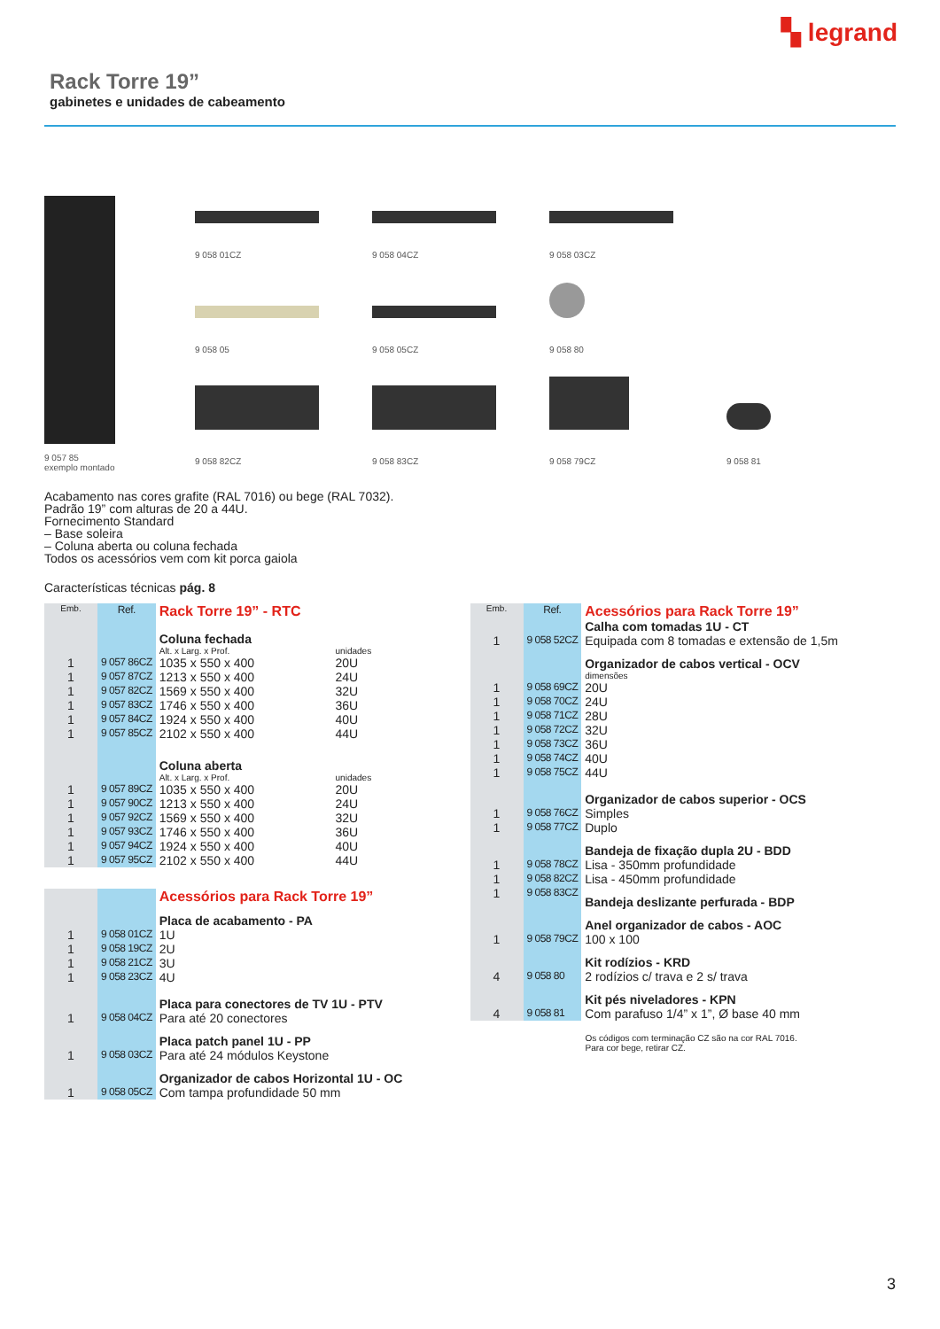▚ legrand
Rack Torre 19”
gabinetes e unidades de cabeamento
9 057 85
exemplo montado
9 058 01CZ
9 058 04CZ
9 058 03CZ
9 058 05
9 058 05CZ
9 058 80
9 058 82CZ
9 058 83CZ
9 058 79CZ
9 058 81
Acabamento nas cores grafite (RAL 7016) ou bege (RAL 7032).
Padrão 19” com alturas de 20 a 44U.
Fornecimento Standard
– Base soleira
– Coluna aberta ou coluna fechada
Todos os acessórios vem com kit porca gaiola
Características técnicas pág. 8
| Emb. | Ref. | Rack Torre 19” - RTC | |
| | | Coluna fechada | |
| | | Alt. x Larg. x Prof. | unidades |
| 1 | 9 057 86CZ | 1035 x 550 x 400 | 20U |
| 1 | 9 057 87CZ | 1213 x 550 x 400 | 24U |
| 1 | 9 057 82CZ | 1569 x 550 x 400 | 32U |
| 1 | 9 057 83CZ | 1746 x 550 x 400 | 36U |
| 1 | 9 057 84CZ | 1924 x 550 x 400 | 40U |
| 1 | 9 057 85CZ | 2102 x 550 x 400 | 44U |
| | | Coluna aberta | |
| | | Alt. x Larg. x Prof. | unidades |
| 1 | 9 057 89CZ | 1035 x 550 x 400 | 20U |
| 1 | 9 057 90CZ | 1213 x 550 x 400 | 24U |
| 1 | 9 057 92CZ | 1569 x 550 x 400 | 32U |
| 1 | 9 057 93CZ | 1746 x 550 x 400 | 36U |
| 1 | 9 057 94CZ | 1924 x 550 x 400 | 40U |
| 1 | 9 057 95CZ | 2102 x 550 x 400 | 44U |
| | | Acessórios para Rack Torre 19” | |
| | | Placa de acabamento - PA | |
| 1 | 9 058 01CZ | 1U | |
| 1 | 9 058 19CZ | 2U | |
| 1 | 9 058 21CZ | 3U | |
| 1 | 9 058 23CZ | 4U | |
| | | Placa para conectores de TV 1U - PTV | |
| 1 | 9 058 04CZ | Para até 20 conectores | |
| | | Placa patch panel 1U - PP | |
| 1 | 9 058 03CZ | Para até 24 módulos Keystone | |
| | | Organizador de cabos Horizontal 1U - OC | |
| 1 | 9 058 05CZ | Com tampa profundidade 50 mm | |
| Emb. | Ref. | Acessórios para Rack Torre 19” |
| | | Calha com tomadas 1U - CT |
| 1 | 9 058 52CZ | Equipada com 8 tomadas e extensão de 1,5m |
| | | Organizador de cabos vertical - OCV |
| | | dimensões |
| 1 | 9 058 69CZ | 20U |
| 1 | 9 058 70CZ | 24U |
| 1 | 9 058 71CZ | 28U |
| 1 | 9 058 72CZ | 32U |
| 1 | 9 058 73CZ | 36U |
| 1 | 9 058 74CZ | 40U |
| 1 | 9 058 75CZ | 44U |
| | | Organizador de cabos superior - OCS |
| 1 | 9 058 76CZ | Simples |
| 1 | 9 058 77CZ | Duplo |
| | | Bandeja de fixação dupla 2U - BDD |
| 1 | 9 058 78CZ | Lisa - 350mm profundidade |
| 1 | 9 058 82CZ | Lisa - 450mm profundidade |
| 1 | 9 058 83CZ | Bandeja deslizante perfurada - BDP |
| | | Anel organizador de cabos - AOC |
| 1 | 9 058 79CZ | 100 x 100 |
| | | Kit rodízios - KRD |
| 4 | 9 058 80 | 2 rodízios c/ trava e 2 s/ trava |
| | | Kit pés niveladores - KPN |
| 4 | 9 058 81 | Com parafuso 1/4” x 1”, Ø base 40 mm |
Os códigos com terminação CZ são na cor RAL 7016.
Para cor bege, retirar CZ.
3